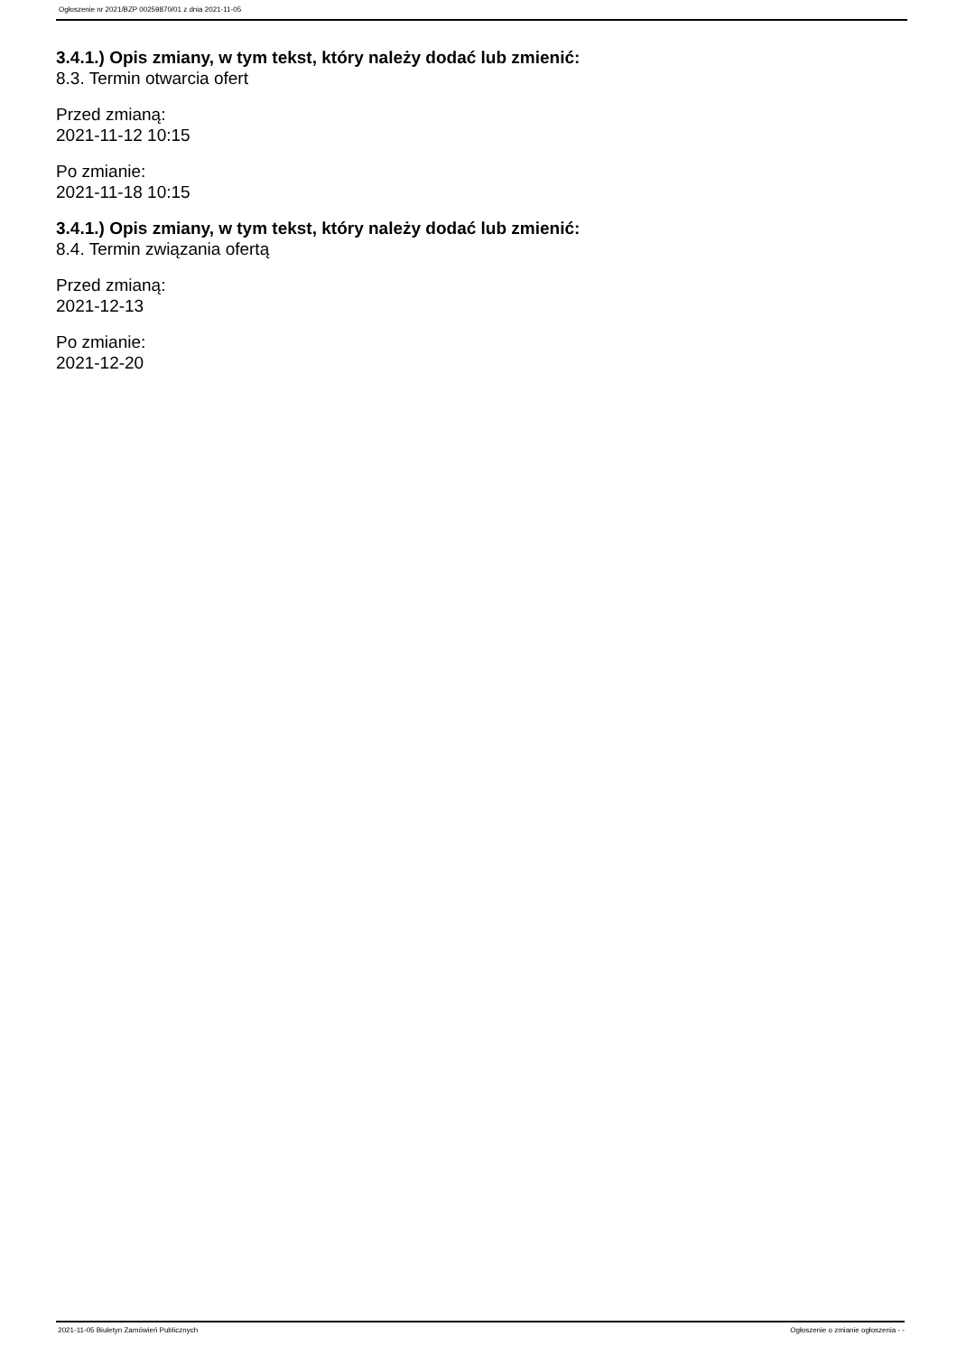Ogłoszenie nr 2021/BZP 00259870/01 z dnia 2021-11-05
3.4.1.) Opis zmiany, w tym tekst, który należy dodać lub zmienić:
8.3. Termin otwarcia ofert
Przed zmianą:
2021-11-12 10:15
Po zmianie:
2021-11-18 10:15
3.4.1.) Opis zmiany, w tym tekst, który należy dodać lub zmienić:
8.4. Termin związania ofertą
Przed zmianą:
2021-12-13
Po zmianie:
2021-12-20
2021-11-05 Biuletyn Zamówień Publicznych Ogłoszenie o zmianie ogłoszenia - -